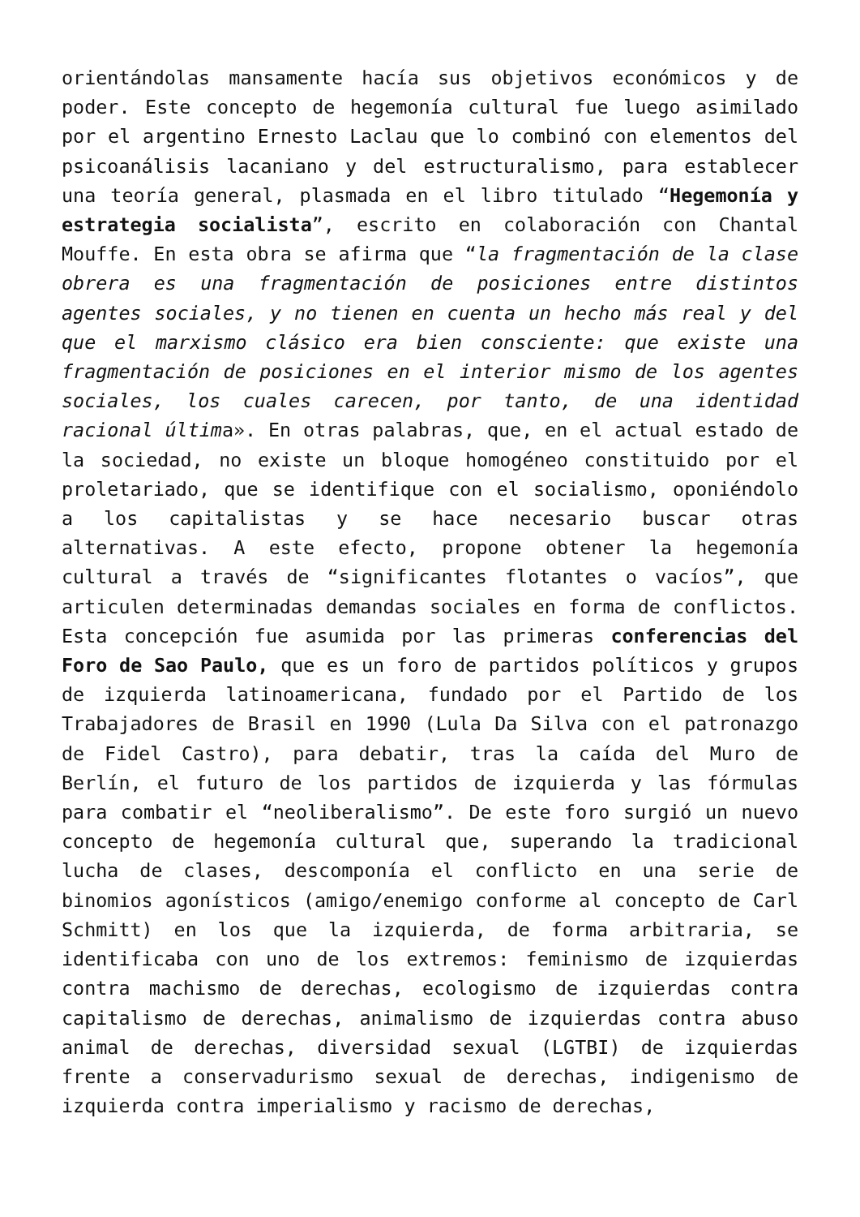orientándolas mansamente hacía sus objetivos económicos y de poder. Este concepto de hegemonía cultural fue luego asimilado por el argentino Ernesto Laclau que lo combinó con elementos del psicoanálisis lacaniano y del estructuralismo, para establecer una teoría general, plasmada en el libro titulado “Hegemonía y estrategia socialista”, escrito en colaboración con Chantal Mouffe. En esta obra se afirma que “la fragmentación de la clase obrera es una fragmentación de posiciones entre distintos agentes sociales, y no tienen en cuenta un hecho más real y del que el marxismo clásico era bien consciente: que existe una fragmentación de posiciones en el interior mismo de los agentes sociales, los cuales carecen, por tanto, de una identidad racional última». En otras palabras, que, en el actual estado de la sociedad, no existe un bloque homogéneo constituido por el proletariado, que se identifique con el socialismo, oponiéndolo a los capitalistas y se hace necesario buscar otras alternativas. A este efecto, propone obtener la hegemonía cultural a través de “significantes flotantes o vacíos”, que articulen determinadas demandas sociales en forma de conflictos. Esta concepción fue asumida por las primeras conferencias del Foro de Sao Paulo, que es un foro de partidos políticos y grupos de izquierda latinoamericana, fundado por el Partido de los Trabajadores de Brasil en 1990 (Lula Da Silva con el patronazgo de Fidel Castro), para debatir, tras la caída del Muro de Berlín, el futuro de los partidos de izquierda y las fórmulas para combatir el “neoliberalismo”. De este foro surgió un nuevo concepto de hegemonía cultural que, superando la tradicional lucha de clases, descomponía el conflicto en una serie de binomios agonísticos (amigo/enemigo conforme al concepto de Carl Schmitt) en los que la izquierda, de forma arbitraria, se identificaba con uno de los extremos: feminismo de izquierdas contra machismo de derechas, ecologismo de izquierdas contra capitalismo de derechas, animalismo de izquierdas contra abuso animal de derechas, diversidad sexual (LGTBI) de izquierdas frente a conservadurismo sexual de derechas, indigenismo de izquierda contra imperialismo y racismo de derechas,